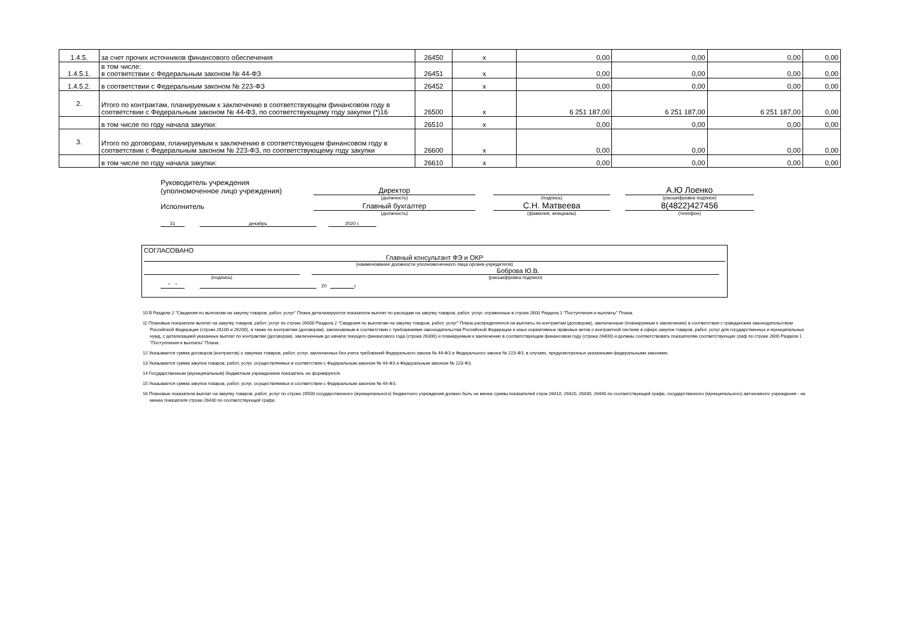| 1.4.5. | за счет прочих источников финансового обеспечения | 26450 | х | 0,00 | 0,00 | 0,00 | 0,00 |
| 1.4.5.1. | в том числе: в соответствии с Федеральным законом № 44-ФЗ | 26451 | х | 0,00 | 0,00 | 0,00 | 0,00 |
| 1.4.5.2. | в соответствии с Федеральным законом № 223-ФЗ | 26452 | х | 0,00 | 0,00 | 0,00 | 0,00 |
| 2. | Итого по контрактам, планируемым к заключению в соответствующем финансовом году в соответствии с Федеральным законом № 44-ФЗ, по соответствующему году закупки (*)16 | 26500 | х | 6 251 187,00 | 6 251 187,00 | 6 251 187,00 | 0,00 |
| | в том числе по году начала закупки: | 26510 | х | 0,00 | 0,00 | 0,00 | 0,00 |
| 3. | Итого по договорам, планируемым к заключению в соответствующем финансовом году в соответствии с Федеральным законом № 223-ФЗ, по соответствующему году закупки | 26600 | х | 0,00 | 0,00 | 0,00 | 0,00 |
| | в том числе по году начала закупки: | 26610 | х | 0,00 | 0,00 | 0,00 | 0,00 |
Руководитель учреждения
(уполномоченное лицо учреждения)
Директор
А.Ю Лоенко
(должность)
(подпись)
(расшифровка подписи)
Исполнитель
Главный бухгалтер
С.Н. Матвеева
8(4822)427456
(должность)
(фамилия, инициалы)
(телефон)
31
декабрь
2020 г.
СОГЛАСОВАНО
Главный консультант ФЭ и ОКР
(наименование должности уполномоченного лица органа-учредителя)
Боброва Ю.В.
(подпись)
(расшифровка подписи)
" "
20
г.
10 В Разделе 2 "Сведения по выплатам на закупку товаров, работ, услуг" Плана детализируются показатели выплат по расходам на закупку товаров, работ, услуг, отраженные в строке 2600 Раздела 1 "Поступления и выплаты" Плана.
11 Плановые показатели выплат на закупку товаров, работ, услуг по строке 26000 Раздела 2 "Сведения по выплатам на закупку товаров, работ, услуг" Плана распределяются на выплаты по контрактам (договорам), заключенным (планируемым к заключению) в соответствии с гражданским законодательством Российской Федерации (строки 26100 и 26200), а также по контрактам (договорам), заключаемым в соответствии с требованиями законодательства Российской Федерации и иных нормативных правовых актов о контрактной системе в сфере закупок товаров, работ, услуг для государственных и муниципальных нужд, с детализацией указанных выплат по контрактам (договорам), заключенным до начала текущего финансового года (строка 26300) и планируемым к заключению в соответствующем финансовом году (строка 26400) и должны соответствовать показателям соответствующих граф по строке 2600 Раздела 1 "Поступления и выплаты" Плана.
12 Указывается сумма договоров (контрактов) о закупках товаров, работ, услуг, заключенных без учета требований Федерального закона № 44-ФЗ и Федерального закона № 223-ФЗ, в случаях, предусмотренных указанными федеральными законами.
13 Указывается сумма закупок товаров, работ, услуг, осуществляемых в соответствии с Федеральным законом № 44-ФЗ и Федеральным законом № 223-ФЗ.
14 Государственным (муниципальным) бюджетным учреждением показатель не формируется.
15 Указывается сумма закупок товаров, работ, услуг, осуществляемых в соответствии с Федеральным законом № 44-ФЗ.
16 Плановые показатели выплат на закупку товаров, работ, услуг по строке 26500 государственного (муниципального) бюджетного учреждения должен быть не менее суммы показателей строк 26410, 26420, 26430, 26440 по соответствующей графе, государственного (муниципального) автономного учреждения - не менее показателя строки 26430 по соответствующей графе.